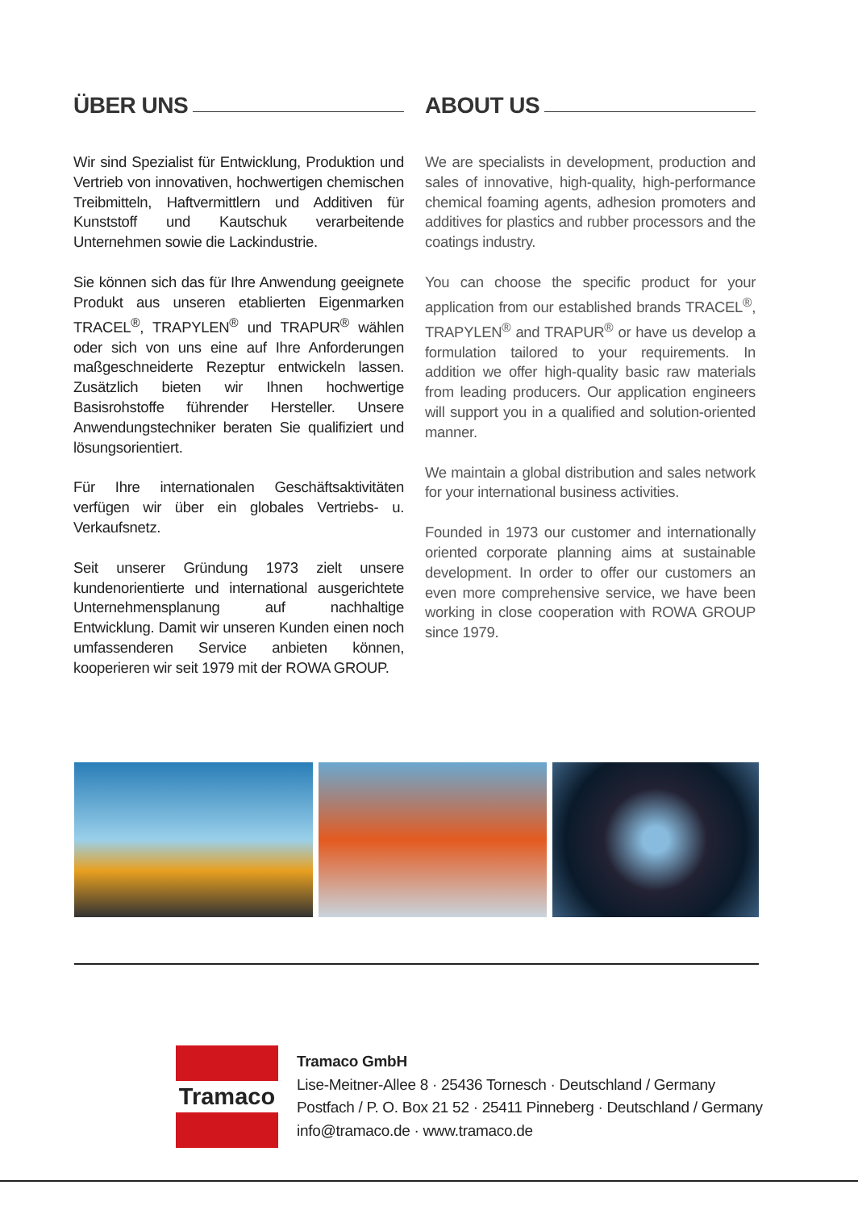ÜBER UNS
Wir sind Spezialist für Entwicklung, Produktion und Vertrieb von innovativen, hochwertigen chemischen Treibmitteln, Haftvermittlern und Additiven für Kunststoff und Kautschuk verarbeitende Unternehmen sowie die Lackindustrie.
Sie können sich das für Ihre Anwendung geeignete Produkt aus unseren etablierten Eigenmarken TRACEL<sup>®</sup>, TRAPYLEN<sup>®</sup> und TRAPUR<sup>®</sup> wählen oder sich von uns eine auf Ihre Anforderungen maßgeschneiderte Rezeptur entwickeln lassen. Zusätzlich bieten wir Ihnen hochwertige Basisrohstoffe führender Hersteller. Unsere Anwendungstechniker beraten Sie qualifiziert und lösungsorientiert.
Für Ihre internationalen Geschäftsaktivitäten verfügen wir über ein globales Vertriebs- u. Verkaufsnetz.
Seit unserer Gründung 1973 zielt unsere kundenorientierte und international ausgerichtete Unternehmensplanung auf nachhaltige Entwicklung. Damit wir unseren Kunden einen noch umfassenderen Service anbieten können, kooperieren wir seit 1979 mit der ROWA GROUP.
ABOUT US
We are specialists in development, production and sales of innovative, high-quality, high-performance chemical foaming agents, adhesion promoters and additives for plastics and rubber processors and the coatings industry.
You can choose the specific product for your application from our established brands TRACEL<sup>®</sup>, TRAPYLEN<sup>®</sup> and TRAPUR<sup>®</sup> or have us develop a formulation tailored to your requirements. In addition we offer high-quality basic raw materials from leading producers. Our application engineers will support you in a qualified and solution-oriented manner.
We maintain a global distribution and sales network for your international business activities.
Founded in 1973 our customer and internationally oriented corporate planning aims at sustainable development. In order to offer our customers an even more comprehensive service, we have been working in close cooperation with ROWA GROUP since 1979.
Tramaco
Tramaco GmbH
Lise-Meitner-Allee 8 · 25436 Tornesch · Deutschland / Germany
Postfach / P. O. Box 21 52 · 25411 Pinneberg · Deutschland / Germany
info@tramaco.de · www.tramaco.de